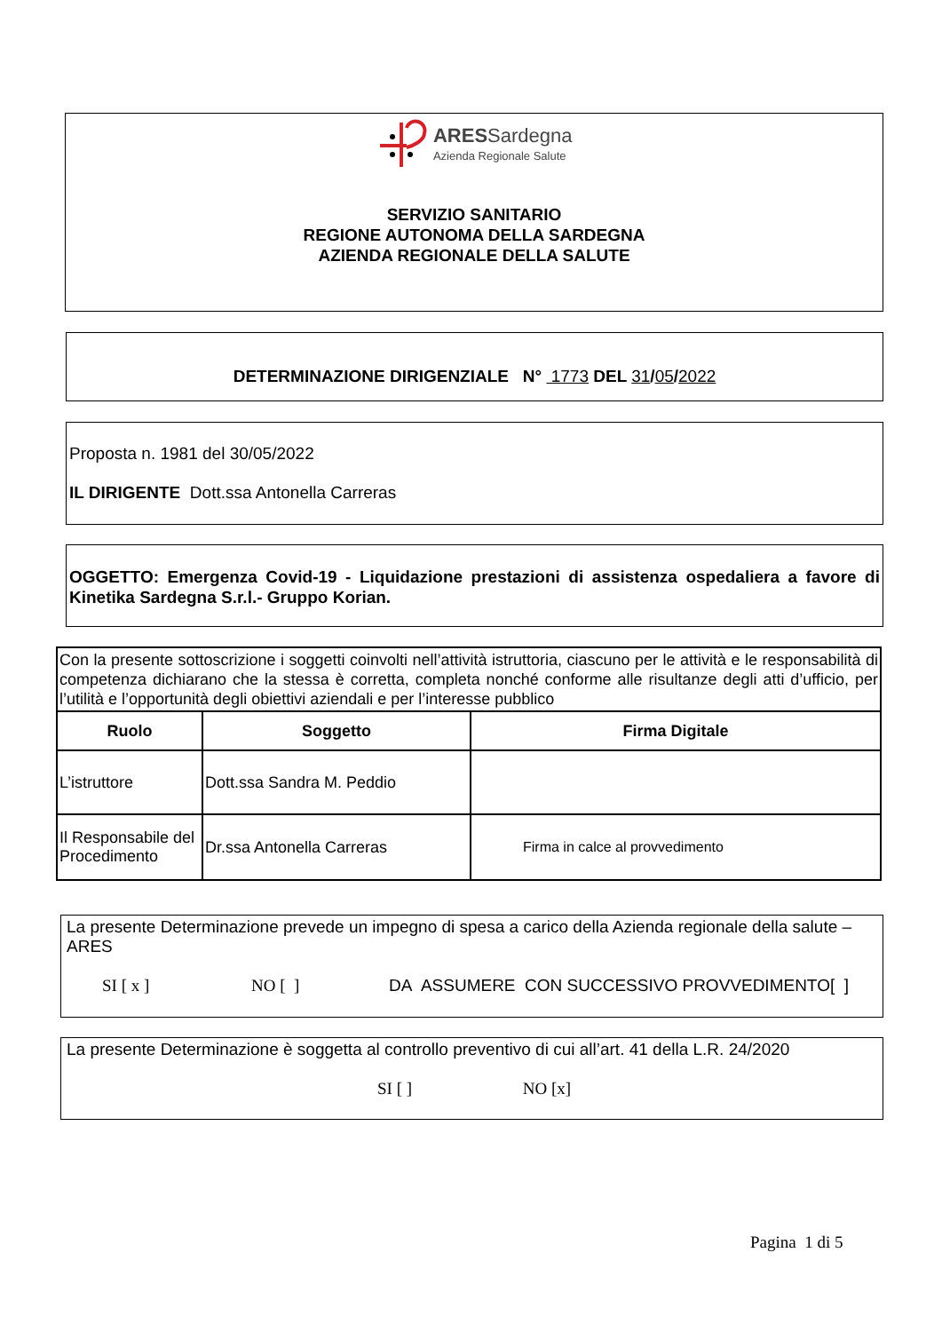ARESSardegna
Azienda Regionale Salute
SERVIZIO SANITARIO
REGIONE AUTONOMA DELLA SARDEGNA
AZIENDA REGIONALE DELLA SALUTE
DETERMINAZIONE DIRIGENZIALE N° 1773 DEL 31/05/2022
Proposta n. 1981 del 30/05/2022
IL DIRIGENTE Dott.ssa Antonella Carreras
OGGETTO: Emergenza Covid-19 - Liquidazione prestazioni di assistenza ospedaliera a favore di Kinetika Sardegna S.r.l.- Gruppo Korian.
| Con la presente sottoscrizione i soggetti coinvolti nell’attività istruttoria, ciascuno per le attività e le responsabilità di competenza dichiarano che la stessa è corretta, completa nonché conforme alle risultanze degli atti d’ufficio, per l’utilità e l’opportunità degli obiettivi aziendali e per l’interesse pubblico | | |
| Ruolo | Soggetto | Firma Digitale |
| L’istruttore | Dott.ssa Sandra M. Peddio | |
| Il Responsabile del Procedimento | Dr.ssa Antonella Carreras | Firma in calce al provvedimento |
La presente Determinazione prevede un impegno di spesa a carico della Azienda regionale della salute – ARES
SI [ x ] NO [ ] DA ASSUMERE CON SUCCESSIVO PROVVEDIMENTO[ ]
La presente Determinazione è soggetta al controllo preventivo di cui all’art. 41 della L.R. 24/2020
SI [ ] NO [x]
Pagina 1 di 5